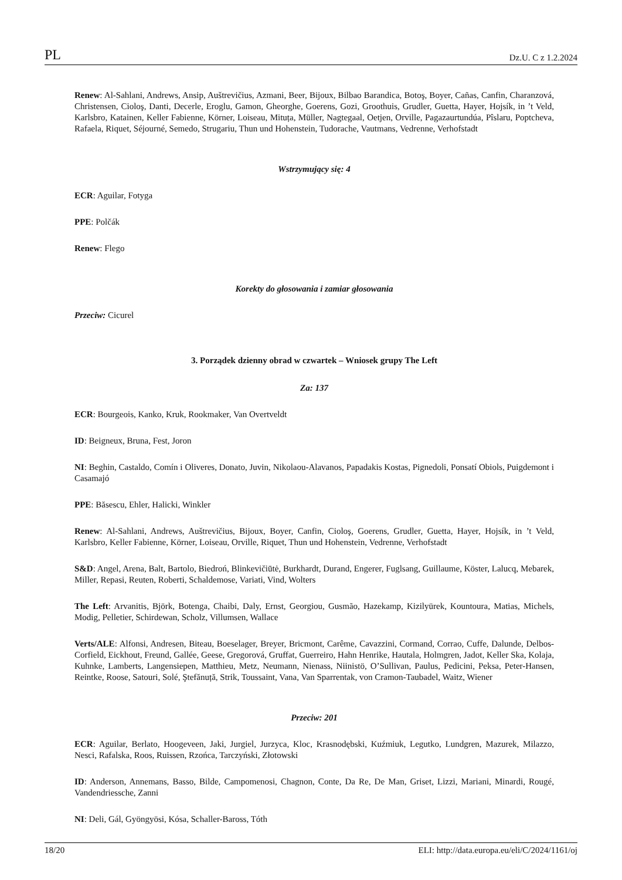PL Dz.U. C z 1.2.2024
Renew: Al-Sahlani, Andrews, Ansip, Auštrevičius, Azmani, Beer, Bijoux, Bilbao Barandica, Botoş, Boyer, Cañas, Canfin, Charanzová, Christensen, Cioloş, Danti, Decerle, Eroglu, Gamon, Gheorghe, Goerens, Gozi, Groothuis, Grudler, Guetta, Hayer, Hojsík, in ’t Veld, Karlsbro, Katainen, Keller Fabienne, Körner, Loiseau, Mituța, Müller, Nagtegaal, Oetjen, Orville, Pagazaurtundúa, Pîslaru, Poptcheva, Rafaela, Riquet, Séjourné, Semedo, Strugariu, Thun und Hohenstein, Tudorache, Vautmans, Vedrenne, Verhofstadt
Wstrzymujący się: 4
ECR: Aguilar, Fotyga
PPE: Polčák
Renew: Flego
Korekty do głosowania i zamiar głosowania
Przeciw: Cicurel
3. Porządek dzienny obrad w czwartek – Wniosek grupy The Left
Za: 137
ECR: Bourgeois, Kanko, Kruk, Rookmaker, Van Overtveldt
ID: Beigneux, Bruna, Fest, Joron
NI: Beghin, Castaldo, Comín i Oliveres, Donato, Juvin, Nikolaou-Alavanos, Papadakis Kostas, Pignedoli, Ponsatí Obiols, Puigdemont i Casamajó
PPE: Băsescu, Ehler, Halicki, Winkler
Renew: Al-Sahlani, Andrews, Auštrevičius, Bijoux, Boyer, Canfin, Cioloş, Goerens, Grudler, Guetta, Hayer, Hojsík, in ’t Veld, Karlsbro, Keller Fabienne, Körner, Loiseau, Orville, Riquet, Thun und Hohenstein, Vedrenne, Verhofstadt
S&D: Angel, Arena, Balt, Bartolo, Biedroń, Blinkevičiūtė, Burkhardt, Durand, Engerer, Fuglsang, Guillaume, Köster, Lalucq, Mebarek, Miller, Repasi, Reuten, Roberti, Schaldemose, Variati, Vind, Wolters
The Left: Arvanitis, Björk, Botenga, Chaibi, Daly, Ernst, Georgiou, Gusmão, Hazekamp, Kizilyürek, Kountoura, Matias, Michels, Modig, Pelletier, Schirdewan, Scholz, Villumsen, Wallace
Verts/ALE: Alfonsi, Andresen, Biteau, Boeselager, Breyer, Bricmont, Carême, Cavazzini, Cormand, Corrao, Cuffe, Dalunde, Delbos-Corfield, Eickhout, Freund, Gallée, Geese, Gregorová, Gruffat, Guerreiro, Hahn Henrike, Hautala, Holmgren, Jadot, Keller Ska, Kolaja, Kuhnke, Lamberts, Langensiepen, Matthieu, Metz, Neumann, Nienass, Niinistö, O’Sullivan, Paulus, Pedicini, Peksa, Peter-Hansen, Reintke, Roose, Satouri, Solé, Ştefănuță, Strik, Toussaint, Vana, Van Sparrentak, von Cramon-Taubadel, Waitz, Wiener
Przeciw: 201
ECR: Aguilar, Berlato, Hoogeveen, Jaki, Jurgiel, Jurzyca, Kloc, Krasnodębski, Kuźmiuk, Legutko, Lundgren, Mazurek, Milazzo, Nesci, Rafalska, Roos, Ruissen, Rzońca, Tarczyński, Złotowski
ID: Anderson, Annemans, Basso, Bilde, Campomenosi, Chagnon, Conte, Da Re, De Man, Griset, Lizzi, Mariani, Minardi, Rougé, Vandendriessche, Zanni
NI: Deli, Gál, Gyöngyösi, Kósa, Schaller-Baross, Tóth
18/20 ELI: http://data.europa.eu/eli/C/2024/1161/oj